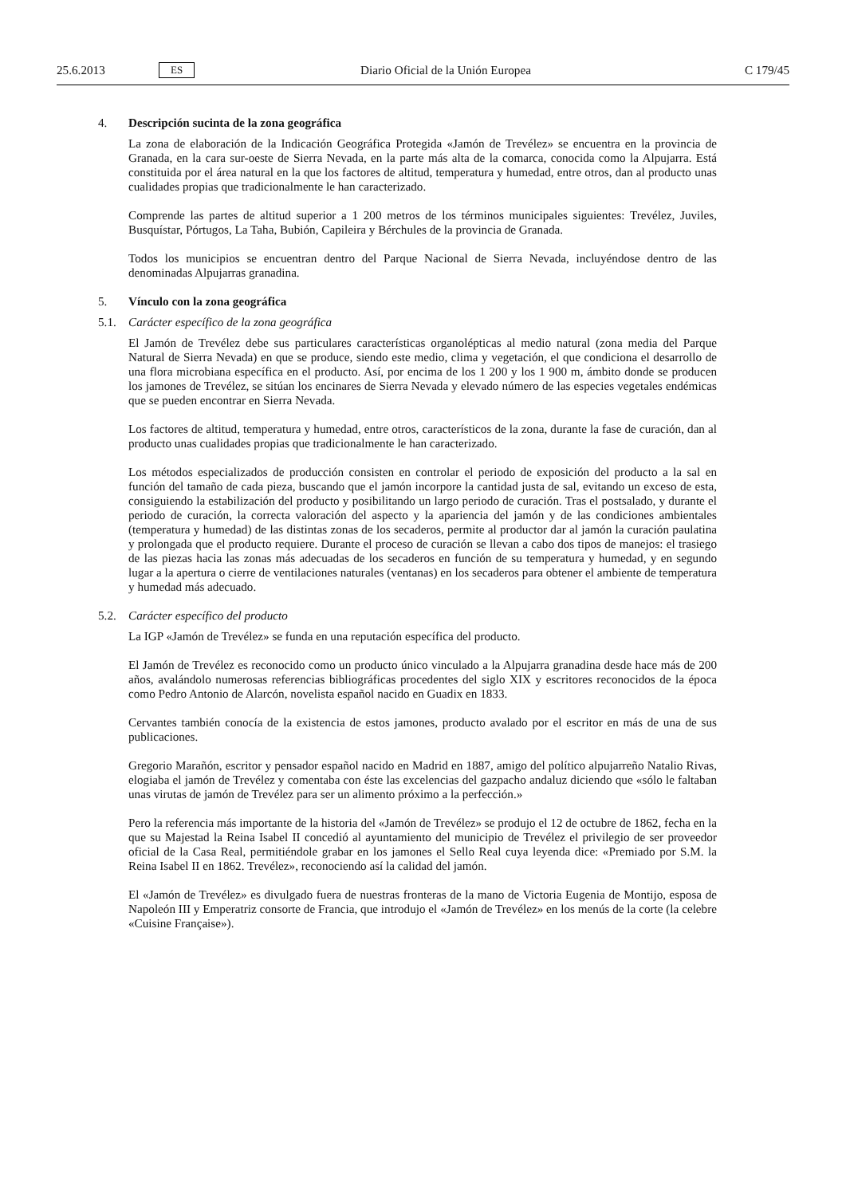25.6.2013 ES Diario Oficial de la Unión Europea C 179/45
4. Descripción sucinta de la zona geográfica
La zona de elaboración de la Indicación Geográfica Protegida «Jamón de Trevélez» se encuentra en la provincia de Granada, en la cara sur-oeste de Sierra Nevada, en la parte más alta de la comarca, conocida como la Alpujarra. Está constituida por el área natural en la que los factores de altitud, temperatura y humedad, entre otros, dan al producto unas cualidades propias que tradicionalmente le han caracterizado.
Comprende las partes de altitud superior a 1 200 metros de los términos municipales siguientes: Trevélez, Juviles, Busquístar, Pórtugos, La Taha, Bubión, Capileira y Bérchules de la provincia de Granada.
Todos los municipios se encuentran dentro del Parque Nacional de Sierra Nevada, incluyéndose dentro de las denominadas Alpujarras granadina.
5. Vínculo con la zona geográfica
5.1. Carácter específico de la zona geográfica
El Jamón de Trevélez debe sus particulares características organolépticas al medio natural (zona media del Parque Natural de Sierra Nevada) en que se produce, siendo este medio, clima y vegetación, el que condiciona el desarrollo de una flora microbiana específica en el producto. Así, por encima de los 1 200 y los 1 900 m, ámbito donde se producen los jamones de Trevélez, se sitúan los encinares de Sierra Nevada y elevado número de las especies vegetales endémicas que se pueden encontrar en Sierra Nevada.
Los factores de altitud, temperatura y humedad, entre otros, característicos de la zona, durante la fase de curación, dan al producto unas cualidades propias que tradicionalmente le han caracterizado.
Los métodos especializados de producción consisten en controlar el periodo de exposición del producto a la sal en función del tamaño de cada pieza, buscando que el jamón incorpore la cantidad justa de sal, evitando un exceso de esta, consiguiendo la estabilización del producto y posibilitando un largo periodo de curación. Tras el postsalado, y durante el periodo de curación, la correcta valoración del aspecto y la apariencia del jamón y de las condiciones ambientales (temperatura y humedad) de las distintas zonas de los secaderos, permite al productor dar al jamón la curación paulatina y prolongada que el producto requiere. Durante el proceso de curación se llevan a cabo dos tipos de manejos: el trasiego de las piezas hacia las zonas más adecuadas de los secaderos en función de su temperatura y humedad, y en segundo lugar a la apertura o cierre de ventilaciones naturales (ventanas) en los secaderos para obtener el ambiente de temperatura y humedad más adecuado.
5.2. Carácter específico del producto
La IGP «Jamón de Trevélez» se funda en una reputación específica del producto.
El Jamón de Trevélez es reconocido como un producto único vinculado a la Alpujarra granadina desde hace más de 200 años, avalándolo numerosas referencias bibliográficas procedentes del siglo XIX y escritores reconocidos de la época como Pedro Antonio de Alarcón, novelista español nacido en Guadix en 1833.
Cervantes también conocía de la existencia de estos jamones, producto avalado por el escritor en más de una de sus publicaciones.
Gregorio Marañón, escritor y pensador español nacido en Madrid en 1887, amigo del político alpujarreño Natalio Rivas, elogiaba el jamón de Trevélez y comentaba con éste las excelencias del gazpacho andaluz diciendo que «sólo le faltaban unas virutas de jamón de Trevélez para ser un alimento próximo a la perfección.»
Pero la referencia más importante de la historia del «Jamón de Trevélez» se produjo el 12 de octubre de 1862, fecha en la que su Majestad la Reina Isabel II concedió al ayuntamiento del municipio de Trevélez el privilegio de ser proveedor oficial de la Casa Real, permitiéndole grabar en los jamones el Sello Real cuya leyenda dice: «Premiado por S.M. la Reina Isabel II en 1862. Trevélez», reconociendo así la calidad del jamón.
El «Jamón de Trevélez» es divulgado fuera de nuestras fronteras de la mano de Victoria Eugenia de Montijo, esposa de Napoleón III y Emperatriz consorte de Francia, que introdujo el «Jamón de Trevélez» en los menús de la corte (la celebre «Cuisine Française»).